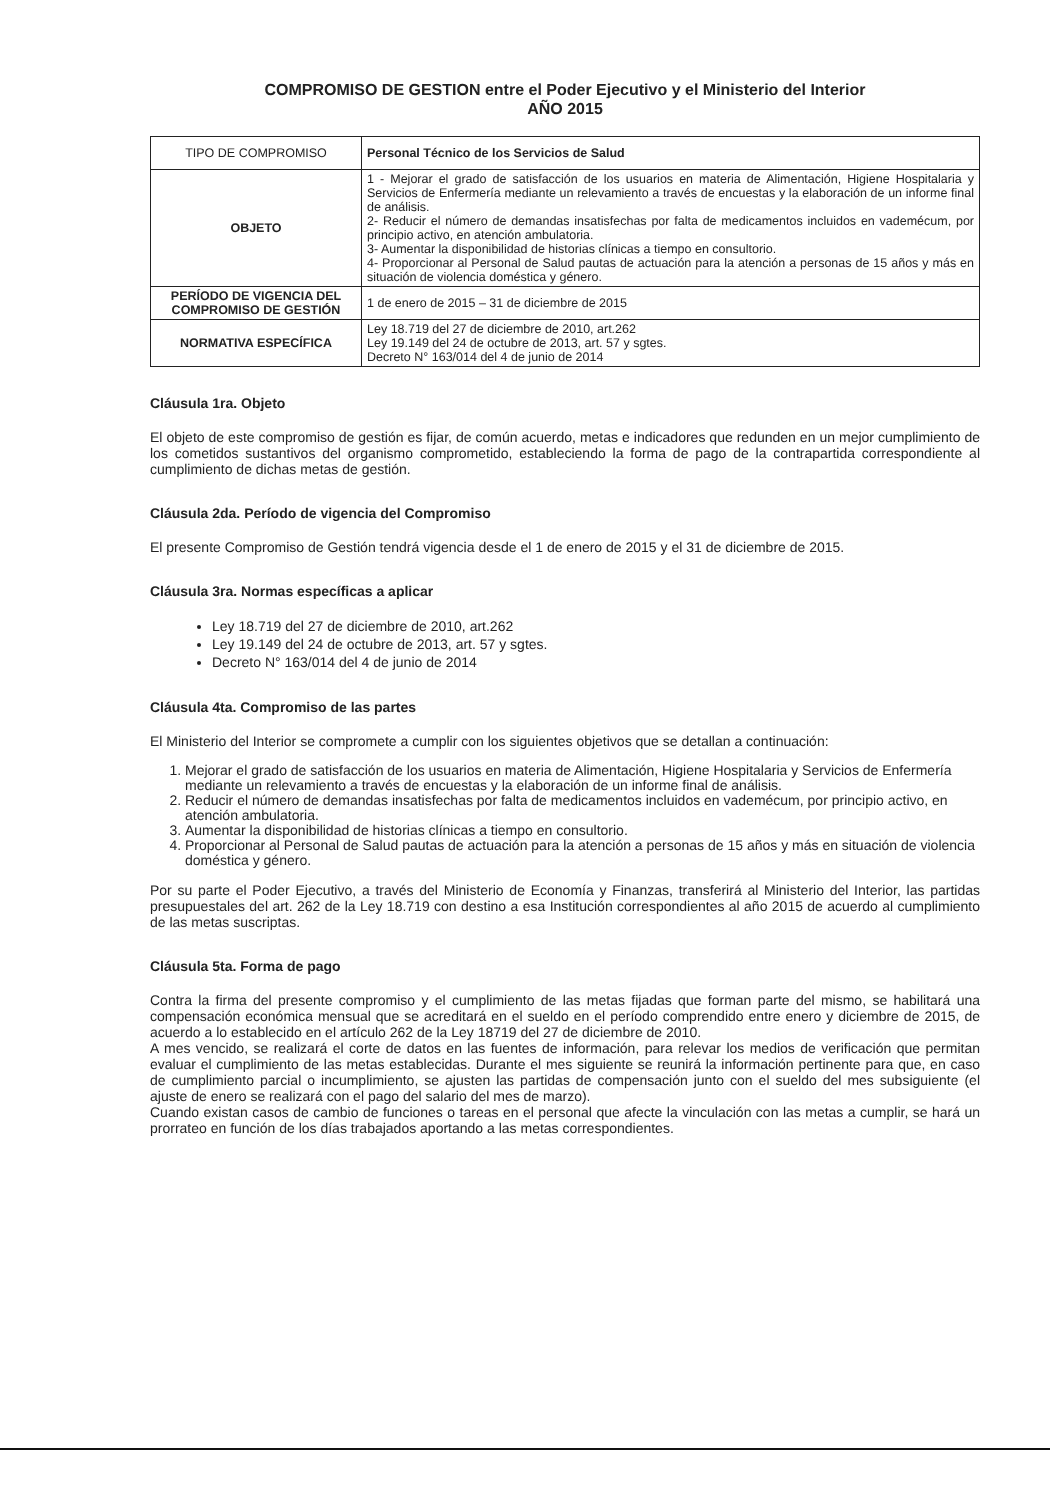COMPROMISO DE GESTION entre el Poder Ejecutivo y el Ministerio del Interior
AÑO 2015
| TIPO DE COMPROMISO | Personal Técnico de los Servicios de Salud |
| OBJETO | 1 - Mejorar el grado de satisfacción de los usuarios en materia de Alimentación, Higiene Hospitalaria y Servicios de Enfermería mediante un relevamiento a través de encuestas y la elaboración de un informe final de análisis. 2- Reducir el número de demandas insatisfechas por falta de medicamentos incluidos en vademécum, por principio activo, en atención ambulatoria. 3- Aumentar la disponibilidad de historias clínicas a tiempo en consultorio. 4- Proporcionar al Personal de Salud pautas de actuación para la atención a personas de 15 años y más en situación de violencia doméstica y género. |
| PERÍODO DE VIGENCIA DEL COMPROMISO DE GESTIÓN | 1 de enero de 2015 – 31 de diciembre de 2015 |
| NORMATIVA ESPECÍFICA | Ley 18.719 del 27 de diciembre de 2010, art.262 Ley 19.149 del 24 de octubre de 2013, art. 57 y sgtes. Decreto N° 163/014 del 4 de junio de 2014 |
Cláusula 1ra. Objeto
El objeto de este compromiso de gestión es fijar, de común acuerdo, metas e indicadores que redunden en un mejor cumplimiento de los cometidos sustantivos del organismo comprometido, estableciendo la forma de pago de la contrapartida correspondiente al cumplimiento de dichas metas de gestión.
Cláusula 2da. Período de vigencia del Compromiso
El presente Compromiso de Gestión tendrá vigencia desde el 1 de enero de 2015 y el 31 de diciembre de 2015.
Cláusula 3ra. Normas específicas a aplicar
Ley 18.719 del 27 de diciembre de 2010, art.262
Ley 19.149 del 24 de octubre de 2013, art. 57 y sgtes.
Decreto N° 163/014 del 4 de junio de 2014
Cláusula 4ta. Compromiso de las partes
El Ministerio del Interior se compromete a cumplir con los siguientes objetivos que se detallan a continuación:
1. Mejorar el grado de satisfacción de los usuarios en materia de Alimentación, Higiene Hospitalaria y Servicios de Enfermería mediante un relevamiento a través de encuestas y la elaboración de un informe final de análisis.
2. Reducir el número de demandas insatisfechas por falta de medicamentos incluidos en vademécum, por principio activo, en atención ambulatoria.
3. Aumentar la disponibilidad de historias clínicas a tiempo en consultorio.
4. Proporcionar al Personal de Salud pautas de actuación para la atención a personas de 15 años y más en situación de violencia doméstica y género.
Por su parte el Poder Ejecutivo, a través del Ministerio de Economía y Finanzas, transferirá al Ministerio del Interior, las partidas presupuestales del art. 262 de la Ley 18.719 con destino a esa Institución correspondientes al año 2015 de acuerdo al cumplimiento de las metas suscriptas.
Cláusula 5ta. Forma de pago
Contra la firma del presente compromiso y el cumplimiento de las metas fijadas que forman parte del mismo, se habilitará una compensación económica mensual que se acreditará en el sueldo en el período comprendido entre enero y diciembre de 2015, de acuerdo a lo establecido en el artículo 262 de la Ley 18719 del 27 de diciembre de 2010.
A mes vencido, se realizará el corte de datos en las fuentes de información, para relevar los medios de verificación que permitan evaluar el cumplimiento de las metas establecidas. Durante el mes siguiente se reunirá la información pertinente para que, en caso de cumplimiento parcial o incumplimiento, se ajusten las partidas de compensación junto con el sueldo del mes subsiguiente (el ajuste de enero se realizará con el pago del salario del mes de marzo).
Cuando existan casos de cambio de funciones o tareas en el personal que afecte la vinculación con las metas a cumplir, se hará un prorrateo en función de los días trabajados aportando a las metas correspondientes.